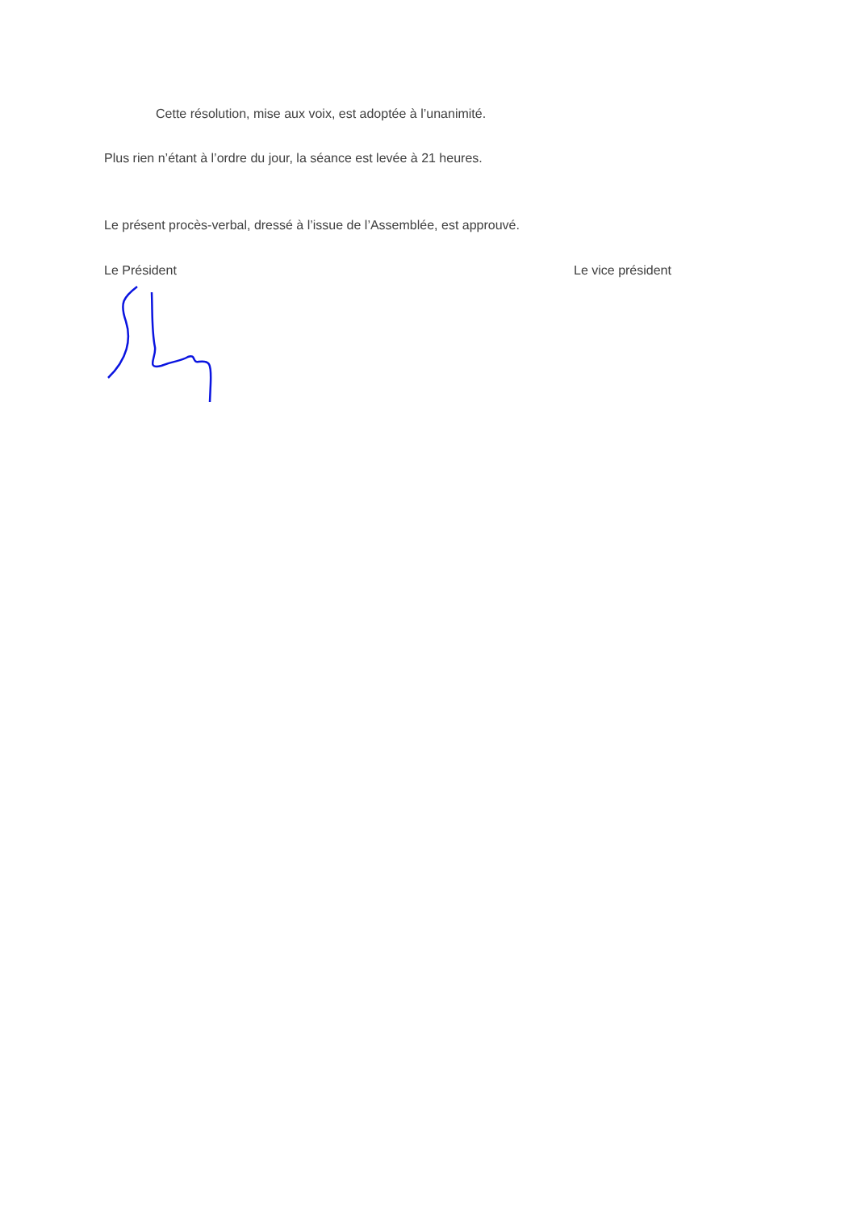Cette résolution, mise aux voix, est adoptée à l’unanimité.
Plus rien n’étant à l’ordre du jour, la séance est levée à 21 heures.
Le présent procès-verbal, dressé à l’issue de l’Assemblée, est approuvé.
Le Président Le vice président